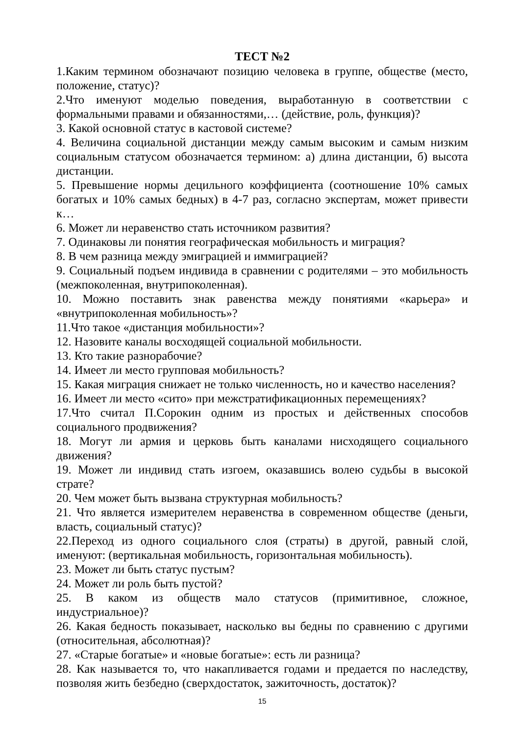ТЕСТ №2
1.Каким термином обозначают позицию человека в группе, обществе (место, положение, статус)?
2.Что именуют моделью поведения, выработанную в соответствии с формальными правами и обязанностями,… (действие, роль, функция)?
3. Какой основной статус в кастовой системе?
4. Величина социальной дистанции между самым высоким и самым низким социальным статусом обозначается термином: а) длина дистанции, б) высота дистанции.
5. Превышение нормы децильного коэффициента (соотношение 10% самых богатых и 10% самых бедных) в 4-7 раз, согласно экспертам, может привести к…
6. Может ли неравенство стать источником развития?
7. Одинаковы ли понятия географическая мобильность и миграция?
8. В чем разница между эмиграцией и иммиграцией?
9. Социальный подъем индивида в сравнении с родителями – это мобильность (межпоколенная, внутрипоколенная).
10. Можно поставить знак равенства между понятиями «карьера» и «внутрипоколенная мобильность»?
11.Что такое «дистанция мобильности»?
12. Назовите каналы восходящей социальной мобильности.
13. Кто такие разнорабочие?
14. Имеет ли место групповая мобильность?
15. Какая миграция снижает не только численность, но и качество населения?
16. Имеет ли место «сито» при межстратификационных перемещениях?
17.Что считал П.Сорокин одним из простых и действенных способов социального продвижения?
18. Могут ли армия и церковь быть каналами нисходящего социального движения?
19. Может ли индивид стать изгоем, оказавшись волею судьбы в высокой страте?
20. Чем может быть вызвана структурная мобильность?
21. Что является измерителем неравенства в современном обществе (деньги, власть, социальный статус)?
22.Переход из одного социального слоя (страты) в другой, равный слой, именуют: (вертикальная мобильность, горизонтальная мобильность).
23. Может ли быть статус пустым?
24. Может ли роль быть пустой?
25. В каком из обществ мало статусов (примитивное, сложное, индустриальное)?
26. Какая бедность показывает, насколько вы бедны по сравнению с другими (относительная, абсолютная)?
27. «Старые богатые» и «новые богатые»: есть ли разница?
28. Как называется то, что накапливается годами и предается по наследству, позволяя жить безбедно (сверхдостаток, зажиточность, достаток)?
15